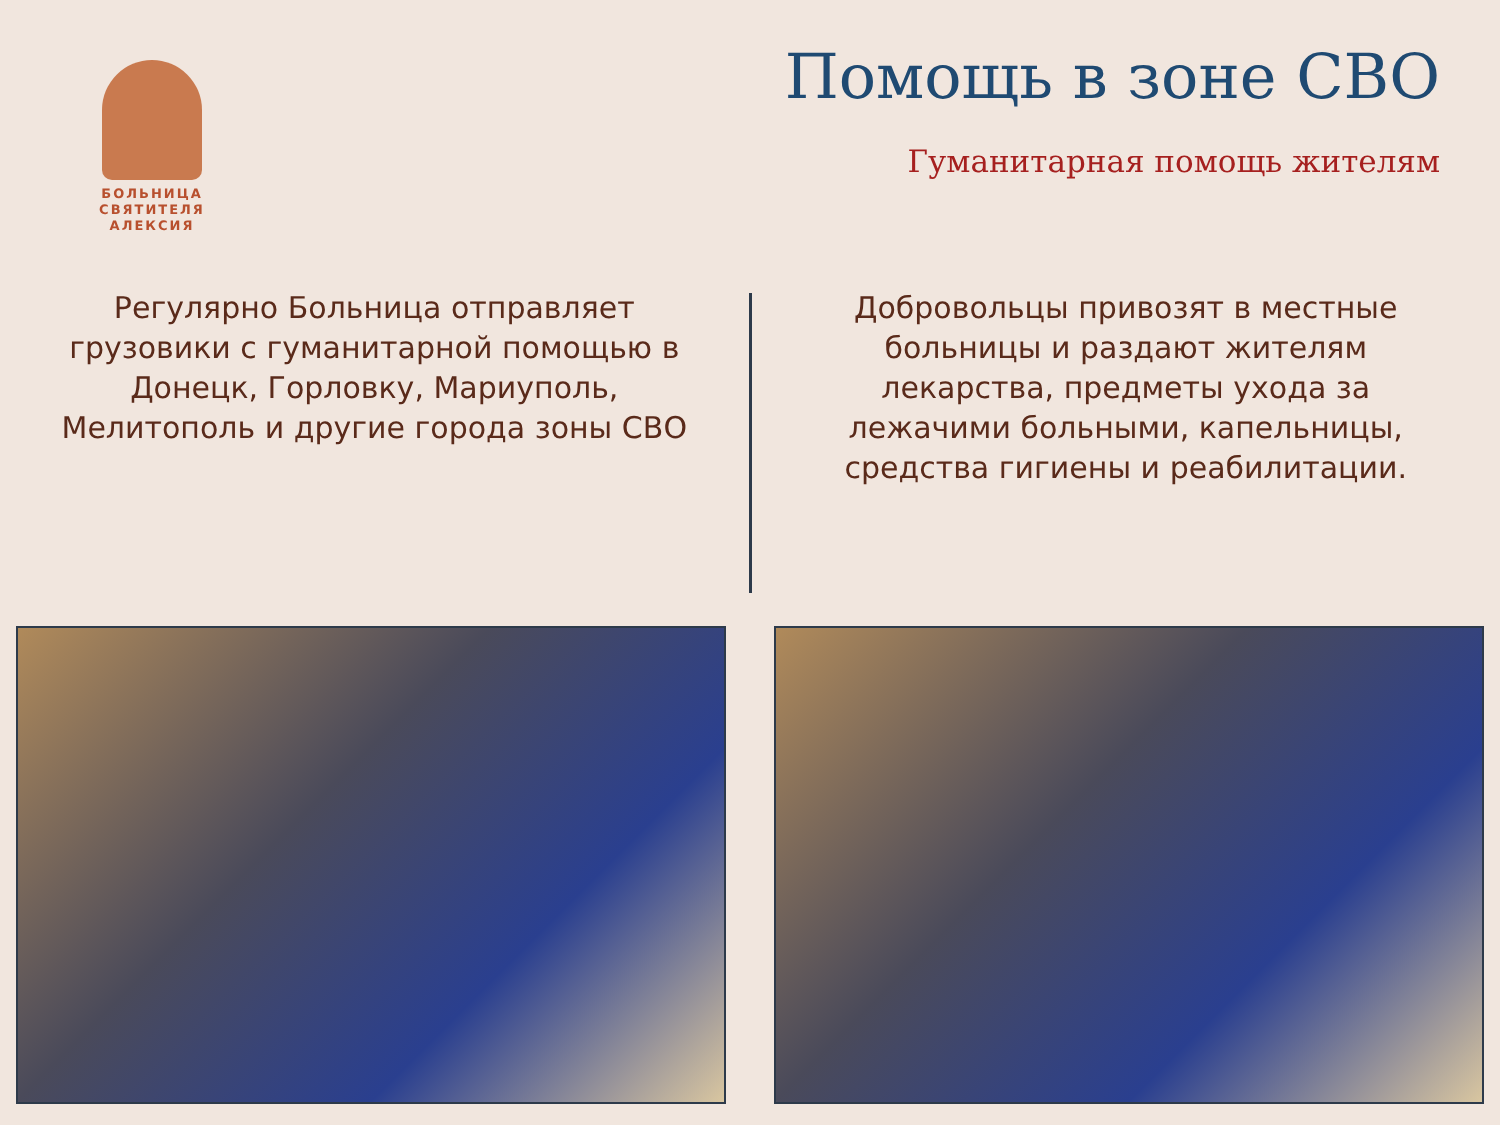БОЛЬНИЦА
СВЯТИТЕЛЯ
АЛЕКСИЯ
Помощь в зоне СВО
Гуманитарная помощь жителям
Регулярно Больница отправляет грузовики с гуманитарной помощью в Донецк, Горловку, Мариуполь, Мелитополь и другие города зоны СВО
Добровольцы привозят в местные больницы и раздают жителям лекарства, предметы ухода за лежачими больными, капельницы, средства гигиены и реабилитации.